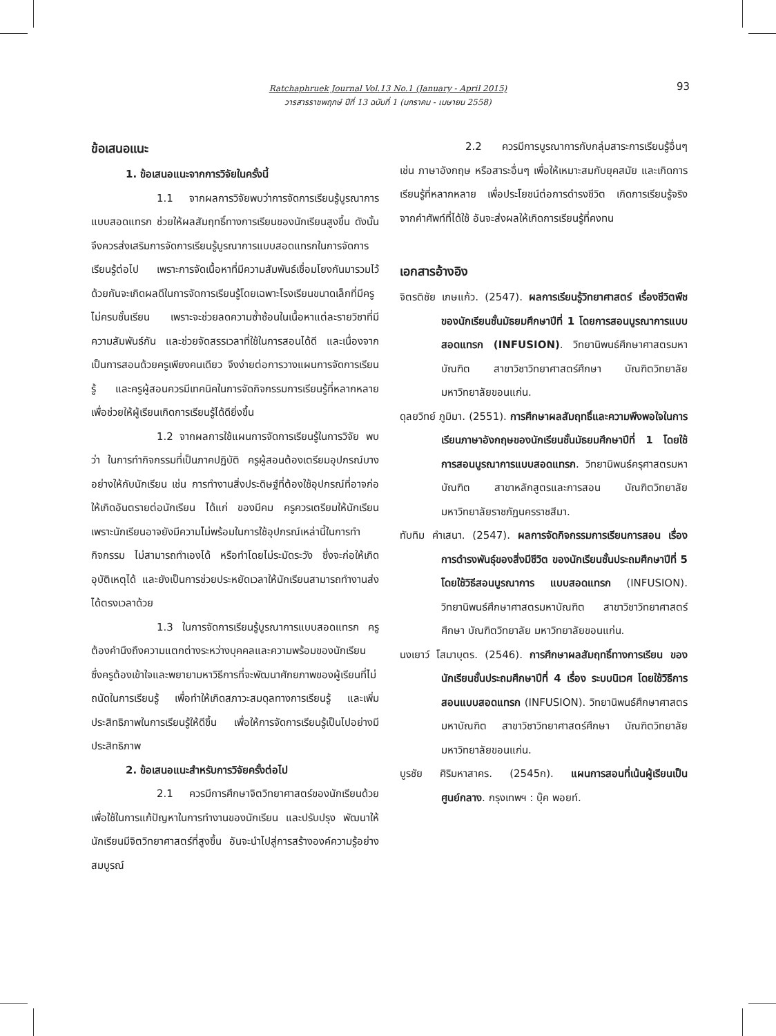Ratchaphruek Journal Vol.13 No.1 (January - April 2015)
วารสารราชพฤกษ์ ปีที่ 13 ฉบับที่ 1 (มกราคม - เมษายน 2558)
93
ข้อเสนอแนะ
1. ข้อเสนอแนะจากการวิจัยในครั้งนี้
1.1 จากผลการวิจัยพบว่าการจัดการเรียนรู้บูรณาการแบบสอดแทรก ช่วยให้ผลสัมฤทธิ์ทางการเรียนของนักเรียนสูงขึ้น ดังนั้น จึงควรส่งเสริมการจัดการเรียนรู้บูรณาการแบบสอดแทรกในการจัดการเรียนรู้ต่อไป เพราะการจัดเนื้อหาที่มีความสัมพันธ์เชื่อมโยงกันมารวมไว้ด้วยกันจะเกิดผลดีในการจัดการเรียนรู้โดยเฉพาะโรงเรียนขนาดเล็กที่มีครูไม่ครบชั้นเรียน เพราะจะช่วยลดความซ้ำซ้อนในเนื้อหาแต่ละรายวิชาที่มีความสัมพันธ์กัน และช่วยจัดสรรเวลาที่ใช้ในการสอนได้ดี และเนื่องจากเป็นการสอนด้วยครูเพียงคนเดียว จึงง่ายต่อการวางแผนการจัดการเรียนรู้ และครูผู้สอนควรมีเทคนิคในการจัดกิจกรรมการเรียนรู้ที่หลากหลาย เพื่อช่วยให้ผู้เรียนเกิดการเรียนรู้ได้ดียิ่งขึ้น
1.2 จากผลการใช้แผนการจัดการเรียนรู้ในการวิจัย พบว่า ในการทำกิจกรรมที่เป็นภาคปฏิบัติ ครูผู้สอนต้องเตรียมอุปกรณ์บางอย่างให้กับนักเรียน เช่น การทำงานสิ่งประดิษฐ์ที่ต้องใช้อุปกรณ์ที่อาจก่อให้เกิดอันตรายต่อนักเรียน ได้แก่ ของมีคม ครูควรเตรียมให้นักเรียน เพราะนักเรียนอาจยังมีความไม่พร้อมในการใช้อุปกรณ์เหล่านี้ในการทำกิจกรรม ไม่สามารถทำเองได้ หรือทำโดยไม่ระมัดระวัง ซึ่งจะก่อให้เกิดอุบัติเหตุได้ และยังเป็นการช่วยประหยัดเวลาให้นักเรียนสามารถทำงานส่งได้ตรงเวลาด้วย
1.3 ในการจัดการเรียนรู้บูรณาการแบบสอดแทรก ครูต้องคำนึงถึงความแตกต่างระหว่างบุคคลและความพร้อมของนักเรียน ซึ่งครูต้องเข้าใจและพยายามหาวิธีการที่จะพัฒนาศักยภาพของผู้เรียนที่ไม่ถนัดในการเรียนรู้ เพื่อทำให้เกิดสภาวะสมดุลทางการเรียนรู้ และเพิ่มประสิทธิภาพในการเรียนรู้ให้ดีขึ้น เพื่อให้การจัดการเรียนรู้เป็นไปอย่างมีประสิทธิภาพ
2. ข้อเสนอแนะสำหรับการวิจัยครั้งต่อไป
2.1 ควรมีการศึกษาจิตวิทยาศาสตร์ของนักเรียนด้วย เพื่อใช้ในการแก้ปัญหาในการทำงานของนักเรียน และปรับปรุง พัฒนาให้นักเรียนมีจิตวิทยาศาสตร์ที่สูงขึ้น อันจะนำไปสู่การสร้างองค์ความรู้อย่างสมบูรณ์
2.2 ควรมีการบูรณาการกับกลุ่มสาระการเรียนรู้อื่นๆ เช่น ภาษาอังกฤษ หรือสาระอื่นๆ เพื่อให้เหมาะสมกับยุคสมัย และเกิดการเรียนรู้ที่หลากหลาย เพื่อประโยชน์ต่อการดำรงชีวิต เกิดการเรียนรู้จริงจากคำศัพท์ที่ได้ใช้ อันจะส่งผลให้เกิดการเรียนรู้ที่คงทน
เอกสารอ้างอิง
จิตรติชัย เกษแก้ว. (2547). ผลการเรียนรู้วิทยาศาสตร์ เรื่องชีวิตพืช ของนักเรียนชั้นมัธยมศึกษาปีที่ 1 โดยการสอนบูรณาการแบบสอดแทรก (INFUSION). วิทยานิพนธ์ศึกษาศาสตรมหาบัณฑิต สาขาวิชาวิทยาศาสตร์ศึกษา บัณฑิตวิทยาลัย มหาวิทยาลัยขอนแก่น.
ดุลยวิทย์ ภูมิมา. (2551). การศึกษาผลสัมฤทธิ์และความพึงพอใจในการเรียนภาษาอังกฤษของนักเรียนชั้นมัธยมศึกษาปีที่ 1 โดยใช้การสอนบูรณาการแบบสอดแทรก. วิทยานิพนธ์ครุศาสตรมหาบัณฑิต สาขาหลักสูตรและการสอน บัณฑิตวิทยาลัย มหาวิทยาลัยราชภัฏนครราชสีมา.
ทับทิม คำเสนา. (2547). ผลการจัดกิจกรรมการเรียนการสอน เรื่อง การดำรงพันธุ์ของสิ่งมีชีวิต ของนักเรียนชั้นประถมศึกษาปีที่ 5 โดยใช้วิธีสอนบูรณาการ แบบสอดแทรก (INFUSION). วิทยานิพนธ์ศึกษาศาสตรมหาบัณฑิต สาขาวิชาวิทยาศาสตร์ศึกษา บัณฑิตวิทยาลัย มหาวิทยาลัยขอนแก่น.
นงเยาว์ โสมาบุตร. (2546). การศึกษาผลสัมฤทธิ์ทางการเรียน ของนักเรียนชั้นประถมศึกษาปีที่ 4 เรื่อง ระบบนิเวศ โดยใช้วิธีการสอนแบบสอดแทรก (INFUSION). วิทยานิพนธ์ศึกษาศาสตรมหาบัณฑิต สาขาวิชาวิทยาศาสตร์ศึกษา บัณฑิตวิทยาลัย มหาวิทยาลัยขอนแก่น.
บูรชัย ศิริมหาสาคร. (2545ก). แผนการสอนที่เน้นผู้เรียนเป็นศูนย์กลาง. กรุงเทพฯ : บุ๊ค พอยท์.